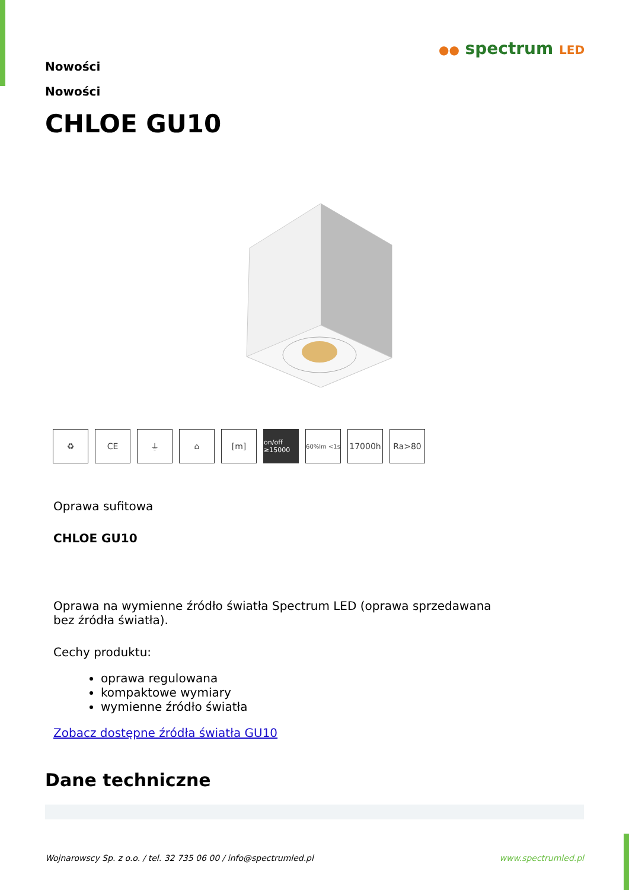●● spectrum LED
Nowości
Nowości
CHLOE GU10
♻ CE ⏚ ⌂ [m]
on/off ≥15000
60%lm <1s
17000h Ra>80
Oprawa sufitowa
CHLOE GU10
Oprawa na wymienne źródło światła Spectrum LED (oprawa sprzedawana
bez źródła światła).
Cechy produktu:
oprawa regulowana
kompaktowe wymiary
wymienne źródło światła
Zobacz dostępne źródła światła GU10
Dane techniczne
Wojnarowscy Sp. z o.o. / tel. 32 735 06 00 / info@spectrumled.pl www.spectrumled.pl